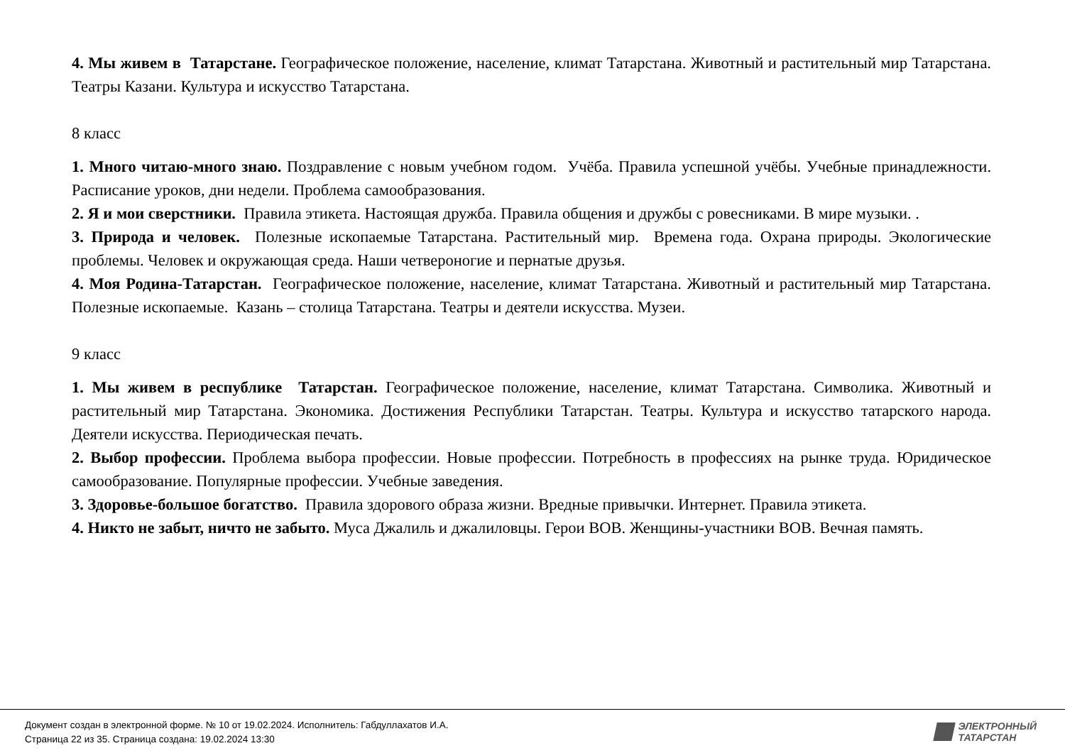4. Мы живем в Татарстане. Географическое положение, население, климат Татарстана. Животный и растительный мир Татарстана. Театры Казани. Культура и искусство Татарстана.
8 класс
1. Много читаю-много знаю. Поздравление с новым учебном годом. Учёба. Правила успешной учёбы. Учебные принадлежности. Расписание уроков, дни недели. Проблема самообразования.
2. Я и мои сверстники. Правила этикета. Настоящая дружба. Правила общения и дружбы с ровесниками. В мире музыки. .
3. Природа и человек. Полезные ископаемые Татарстана. Растительный мир. Времена года. Охрана природы. Экологические проблемы. Человек и окружающая среда. Наши четвероногие и пернатые друзья.
4. Моя Родина-Татарстан. Географическое положение, население, климат Татарстана. Животный и растительный мир Татарстана. Полезные ископаемые. Казань – столица Татарстана. Театры и деятели искусства. Музеи.
9 класс
1. Мы живем в республике Татарстан. Географическое положение, население, климат Татарстана. Символика. Животный и растительный мир Татарстана. Экономика. Достижения Республики Татарстан. Театры. Культура и искусство татарского народа. Деятели искусства. Периодическая печать.
2. Выбор профессии. Проблема выбора профессии. Новые профессии. Потребность в профессиях на рынке труда. Юридическое самообразование. Популярные профессии. Учебные заведения.
3. Здоровье-большое богатство. Правила здорового образа жизни. Вредные привычки. Интернет. Правила этикета.
4. Никто не забыт, ничто не забыто. Муса Джалиль и джалиловцы. Герои ВОВ. Женщины-участники ВОВ. Вечная память.
Документ создан в электронной форме. № 10 от 19.02.2024. Исполнитель: Габдуллахатов И.А.
Страница 22 из 35. Страница создана: 19.02.2024 13:30
ЭЛЕКТРОННЫЙ
ТАТАРСТАН